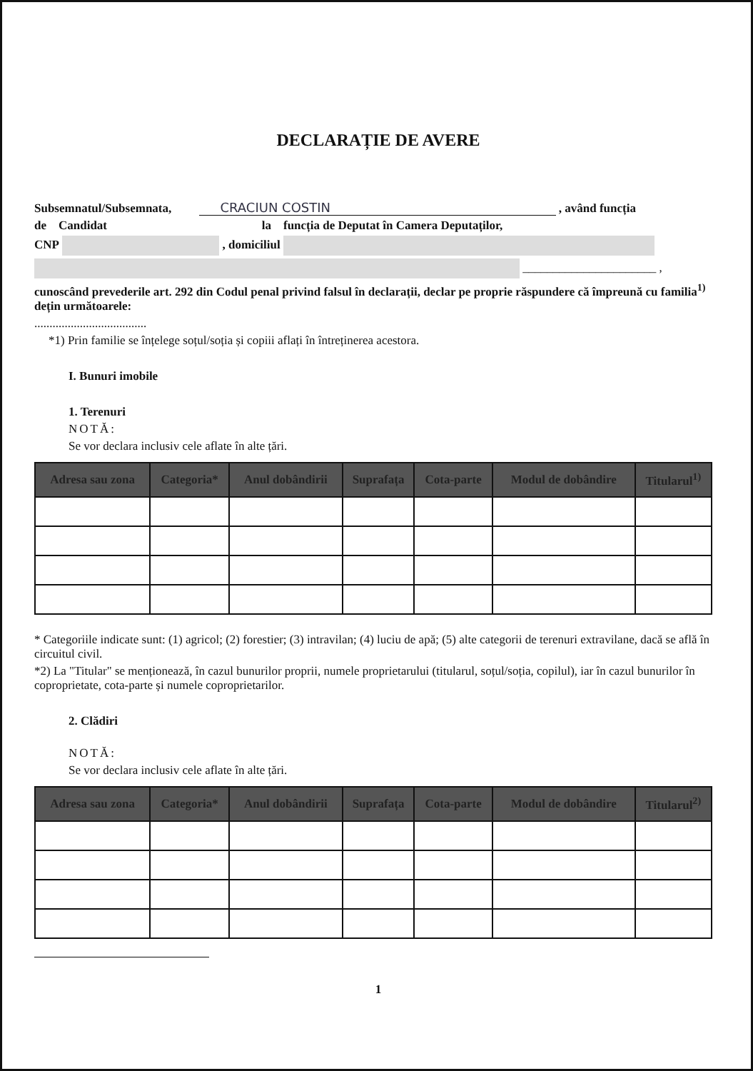DECLARAȚIE DE AVERE
Subsemnatul/Subsemnata, CRACIUN COSTIN , având funcția
de Candidat la funcția de Deputat în Camera Deputaților,
CNP , domiciliul
______________________ ,
cunoscând prevederile art. 292 din Codul penal privind falsul în declarații, declar pe proprie răspundere că împreună cu familia<sup>1)</sup> dețin următoarele:
.....................................
*1) Prin familie se înțelege soțul/soția și copiii aflați în întreținerea acestora.
I. Bunuri imobile
1. Terenuri
NOTĂ:
Se vor declara inclusiv cele aflate în alte țări.
| Adresa sau zona | Categoria* | Anul dobândirii | Suprafața | Cota-parte | Modul de dobândire | Titularul<sup>1)</sup> |
| --- | --- | --- | --- | --- | --- | --- |
* Categoriile indicate sunt: (1) agricol; (2) forestier; (3) intravilan; (4) luciu de apă; (5) alte categorii de terenuri extravilane, dacă se află în circuitul civil.
*2) La "Titular" se menționează, în cazul bunurilor proprii, numele proprietarului (titularul, soțul/soția, copilul), iar în cazul bunurilor în coproprietate, cota-parte și numele coproprietarilor.
2. Clădiri
NOTĂ:
Se vor declara inclusiv cele aflate în alte țări.
| Adresa sau zona | Categoria* | Anul dobândirii | Suprafața | Cota-parte | Modul de dobândire | Titularul<sup>2)</sup> |
| --- | --- | --- | --- | --- | --- | --- |
1